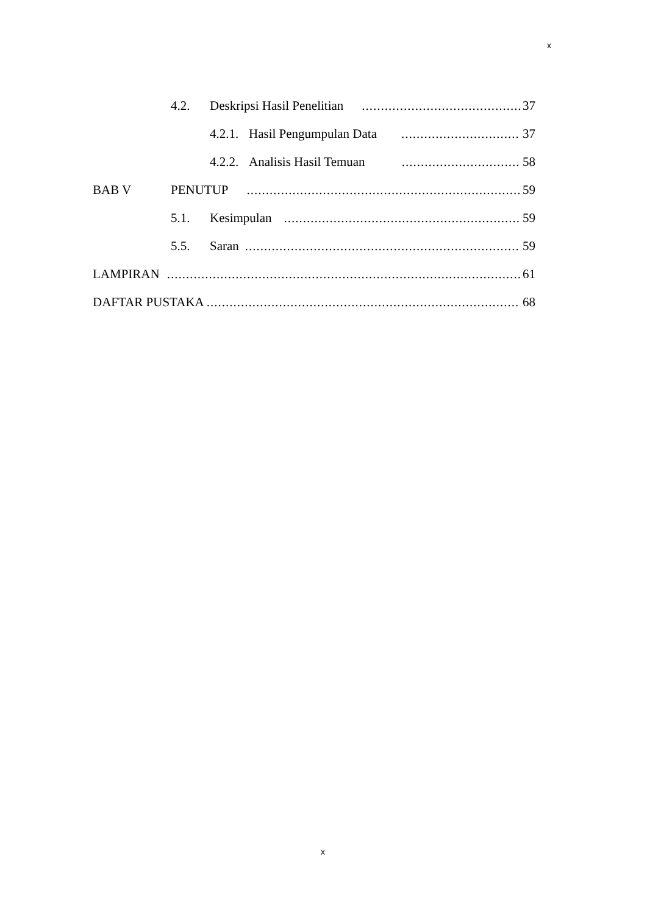x
4.2. Deskripsi Hasil Penelitian 37
4.2.1. Hasil Pengumpulan Data 37
4.2.2. Analisis Hasil Temuan 58
BAB V PENUTUP 59
5.1. Kesimpulan 59
5.5. Saran 59
LAMPIRAN 61
DAFTAR PUSTAKA 68
x